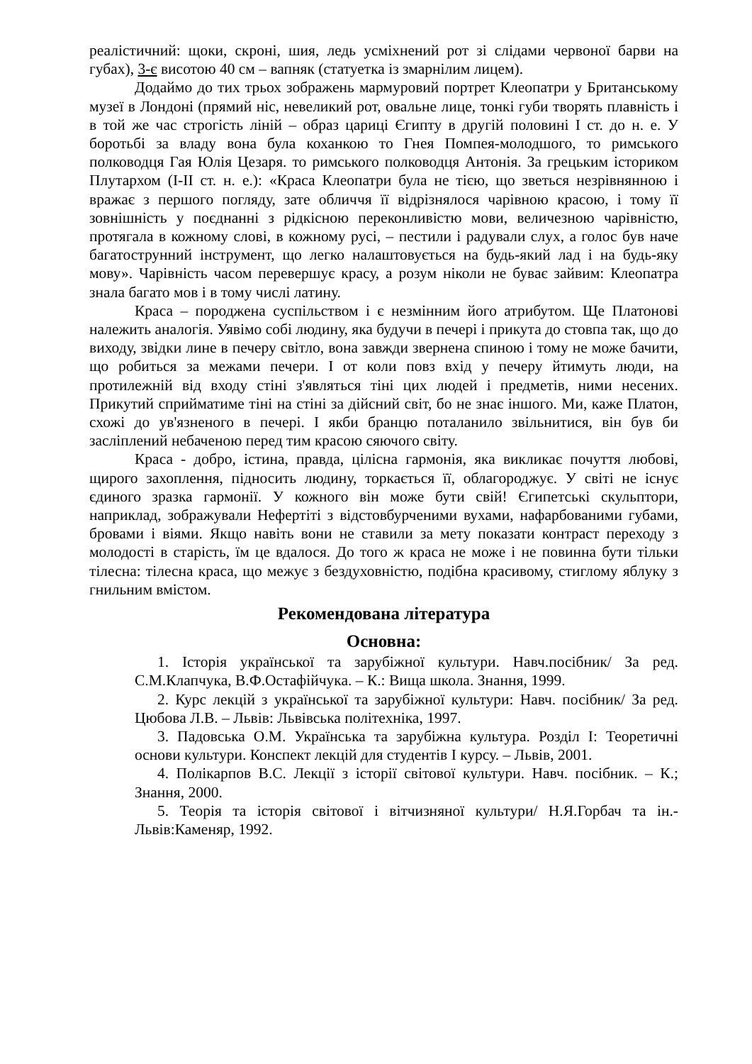реалістичний: щоки, скроні, шия, ледь усміхнений рот зі слідами червоної барви на губах), 3-є висотою 40 см – вапняк (статуетка із змарнілим лицем).
Додаймо до тих трьох зображень мармуровий портрет Клеопатри у Британському музеї в Лондоні (прямий ніс, невеликий рот, овальне лице, тонкі губи творять плавність і в той же час строгість ліній – образ цариці Єгипту в другій половині I ст. до н. е. У боротьбі за владу вона була коханкою то Гнея Помпея-молодшого, то римського полководця Гая Юлія Цезаря. то римського полководця Антонія. За грецьким істориком Плутархом (I-II ст. н. е.): «Краса Клеопатри була не тією, що зветься незрівнянною і вражає з першого погляду, зате обличчя її відрізнялося чарівною красою, і тому її зовнішність у поєднанні з рідкісною переконливістю мови, величезною чарівністю, протягала в кожному слові, в кожному русі, – пестили і радували слух, а голос був наче багатострунний інструмент, що легко налаштовується на будь-який лад і на будь-яку мову». Чарівність часом перевершує красу, а розум ніколи не буває зайвим: Клеопатра знала багато мов і в тому числі латину.
Краса – породжена суспільством і є незмінним його атрибутом. Ще Платонові належить аналогія. Уявімо собі людину, яка будучи в печері і прикута до стовпа так, що до виходу, звідки лине в печеру світло, вона завжди звернена спиною і тому не може бачити, що робиться за межами печери. І от коли повз вхід у печеру йтимуть люди, на протилежній від входу стіні з'являться тіні цих людей і предметів, ними несених. Прикутий сприйматиме тіні на стіні за дійсний світ, бо не знає іншого. Ми, каже Платон, схожі до ув'язненого в печері. І якби бранцю поталанило звільнитися, він був би засліплений небаченою перед тим красою сяючого світу.
Краса - добро, істина, правда, цілісна гармонія, яка викликає почуття любові, щирого захоплення, підносить людину, торкається її, облагороджує. У світі не існує єдиного зразка гармонії. У кожного він може бути свій! Єгипетські скульптори, наприклад, зображували Нефертіті з відстовбурченими вухами, нафарбованими губами, бровами і віями. Якщо навіть вони не ставили за мету показати контраст переходу з молодості в старість, їм це вдалося. До того ж краса не може і не повинна бути тільки тілесна: тілесна краса, що межує з бездуховністю, подібна красивому, стиглому яблуку з гнильним вмістом.
Рекомендована література
Основна:
1. Історія української та зарубіжної культури. Навч.посібник/ За ред. С.М.Клапчука, В.Ф.Остафійчука. – К.: Вища школа. Знання, 1999.
2. Курс лекцій з української та зарубіжної культури: Навч. посібник/ За ред. Цюбова Л.В. – Львів: Львівська політехніка, 1997.
3. Падовська О.М. Українська та зарубіжна культура. Розділ І: Теоретичні основи культури. Конспект лекцій для студентів І курсу. – Львів, 2001.
4. Полікарпов В.С. Лекції з історії світової культури. Навч. посібник. – К.; Знання, 2000.
5. Теорія та історія світової і вітчизняної культури/ Н.Я.Горбач та ін.- Львів:Каменяр, 1992.